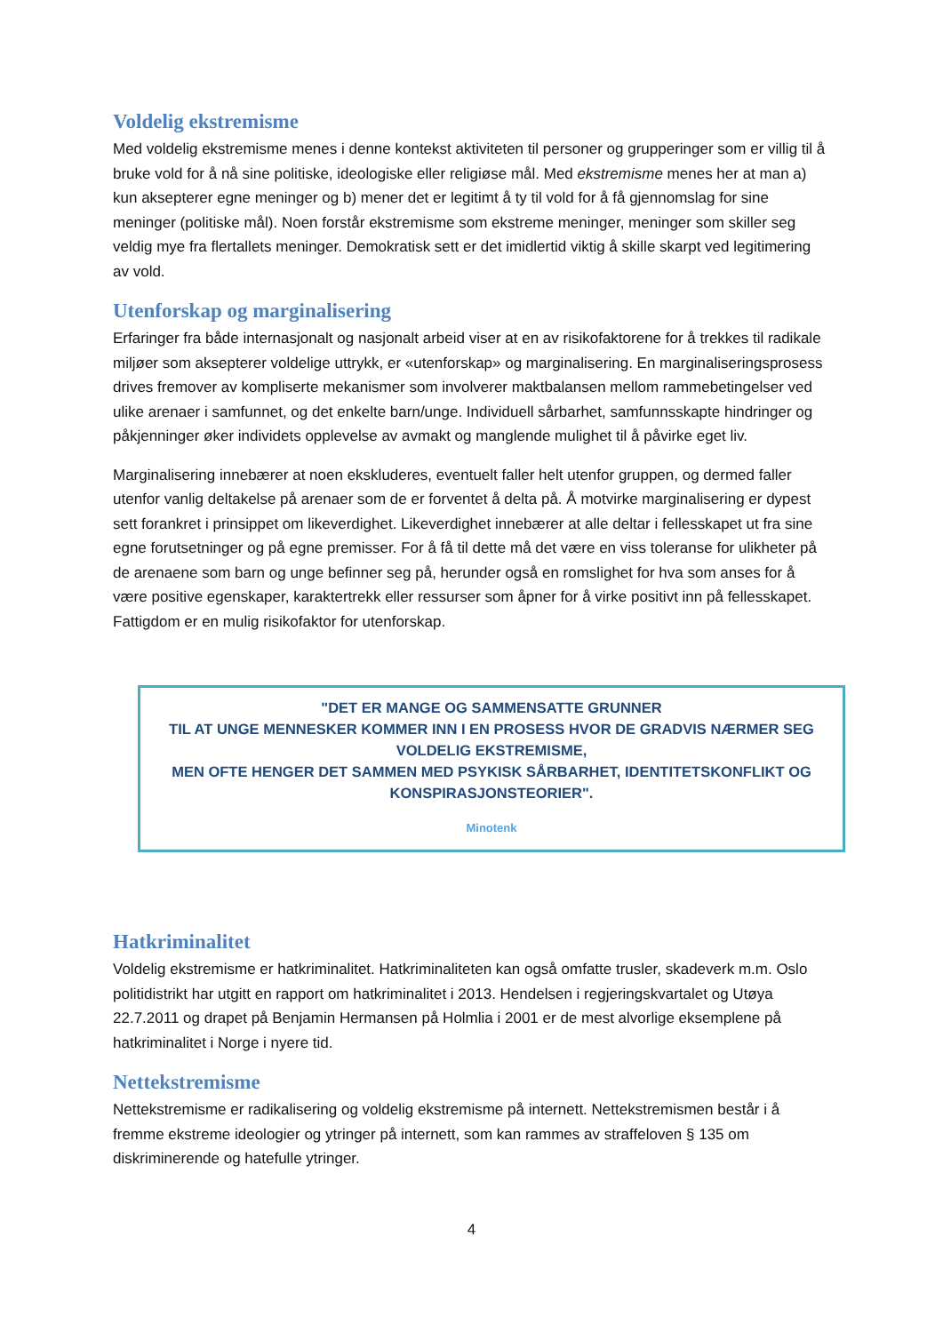Voldelig ekstremisme
Med voldelig ekstremisme menes i denne kontekst aktiviteten til personer og grupperinger som er villig til å bruke vold for å nå sine politiske, ideologiske eller religiøse mål. Med ekstremisme menes her at man a) kun aksepterer egne meninger og b) mener det er legitimt å ty til vold for å få gjennomslag for sine meninger (politiske mål). Noen forstår ekstremisme som ekstreme meninger, meninger som skiller seg veldig mye fra flertallets meninger. Demokratisk sett er det imidlertid viktig å skille skarpt ved legitimering av vold.
Utenforskap og marginalisering
Erfaringer fra både internasjonalt og nasjonalt arbeid viser at en av risikofaktorene for å trekkes til radikale miljøer som aksepterer voldelige uttrykk, er «utenforskap» og marginalisering. En marginaliseringsprosess drives fremover av kompliserte mekanismer som involverer maktbalansen mellom rammebetingelser ved ulike arenaer i samfunnet, og det enkelte barn/unge. Individuell sårbarhet, samfunnsskapte hindringer og påkjenninger øker individets opplevelse av avmakt og manglende mulighet til å påvirke eget liv.
Marginalisering innebærer at noen ekskluderes, eventuelt faller helt utenfor gruppen, og dermed faller utenfor vanlig deltakelse på arenaer som de er forventet å delta på. Å motvirke marginalisering er dypest sett forankret i prinsippet om likeverdighet. Likeverdighet innebærer at alle deltar i fellesskapet ut fra sine egne forutsetninger og på egne premisser. For å få til dette må det være en viss toleranse for ulikheter på de arenaene som barn og unge befinner seg på, herunder også en romslighet for hva som anses for å være positive egenskaper, karaktertrekk eller ressurser som åpner for å virke positivt inn på fellesskapet. Fattigdom er en mulig risikofaktor for utenforskap.
"DET ER MANGE OG SAMMENSATTE GRUNNER
TIL AT UNGE MENNESKER KOMMER INN I EN PROSESS HVOR DE GRADVIS NÆRMER SEG VOLDELIG EKSTREMISME,
MEN OFTE HENGER DET SAMMEN MED PSYKISK SÅRBARHET, IDENTITETSKONFLIKT OG KONSPIRASJONSTEORIER".
Minotenk
Hatkriminalitet
Voldelig ekstremisme er hatkriminalitet. Hatkriminaliteten kan også omfatte trusler, skadeverk m.m. Oslo politidistrikt har utgitt en rapport om hatkriminalitet i 2013. Hendelsen i regjeringskvartalet og Utøya 22.7.2011 og drapet på Benjamin Hermansen på Holmlia i 2001 er de mest alvorlige eksemplene på hatkriminalitet i Norge i nyere tid.
Nettekstremisme
Nettekstremisme er radikalisering og voldelig ekstremisme på internett. Nettekstremismen består i å fremme ekstreme ideologier og ytringer på internett, som kan rammes av straffeloven § 135 om diskriminerende og hatefulle ytringer.
4